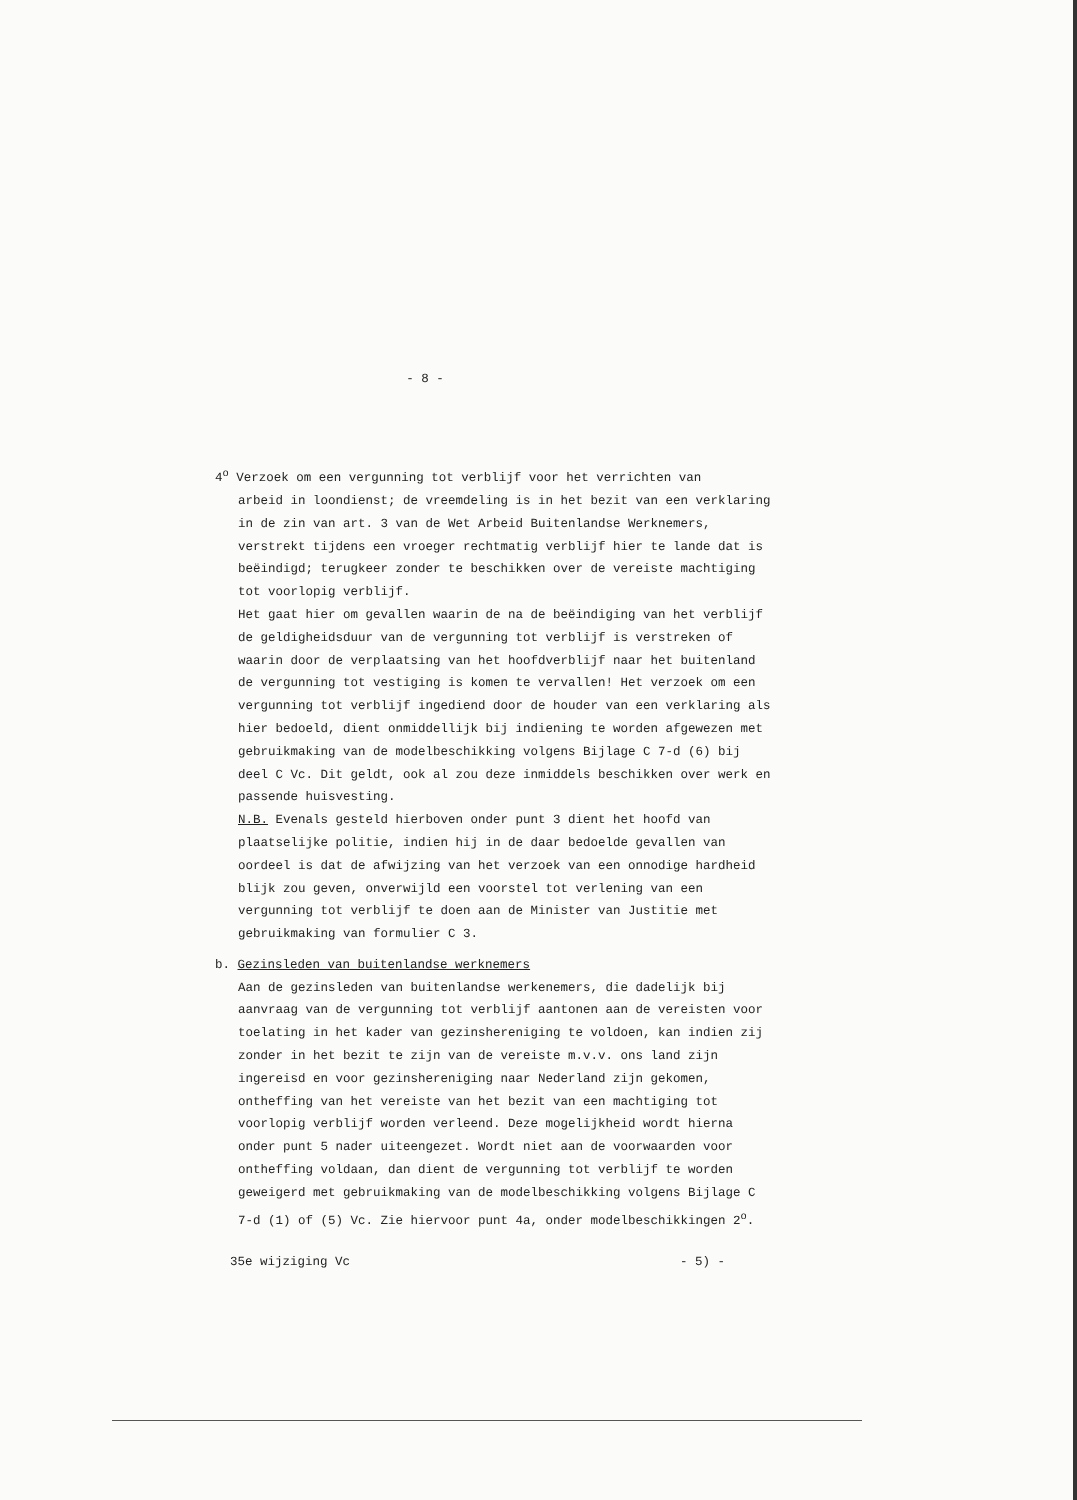- 8 -
4<sup>o</sup> Verzoek om een vergunning tot verblijf voor het verrichten van
arbeid in loondienst; de vreemdeling is in het bezit van een verklaring in de zin van art. 3 van de Wet Arbeid Buitenlandse Werknemers, verstrekt tijdens een vroeger rechtmatig verblijf hier te lande dat is beëindigd; terugkeer zonder te beschikken over de vereiste machtiging tot voorlopig verblijf.
Het gaat hier om gevallen waarin de na de beëindiging van het verblijf de geldigheidsduur van de vergunning tot verblijf is verstreken of waarin door de verplaatsing van het hoofdverblijf naar het buitenland de vergunning tot vestiging is komen te vervallen! Het verzoek om een vergunning tot verblijf ingediend door de houder van een verklaring als hier bedoeld, dient onmiddellijk bij indiening te worden afgewezen met gebruikmaking van de modelbeschikking volgens Bijlage C 7-d (6) bij deel C Vc. Dit geldt, ook al zou deze inmiddels beschikken over werk en passende huisvesting.
N.B. Evenals gesteld hierboven onder punt 3 dient het hoofd van plaatselijke politie, indien hij in de daar bedoelde gevallen van oordeel is dat de afwijzing van het verzoek van een onnodige hardheid blijk zou geven, onverwijld een voorstel tot verlening van een vergunning tot verblijf te doen aan de Minister van Justitie met gebruikmaking van formulier C 3.
b. Gezinsleden van buitenlandse werknemers
Aan de gezinsleden van buitenlandse werkenemers, die dadelijk bij aanvraag van de vergunning tot verblijf aantonen aan de vereisten voor toelating in het kader van gezinshereniging te voldoen, kan indien zij zonder in het bezit te zijn van de vereiste m.v.v. ons land zijn ingereisd en voor gezinshereniging naar Nederland zijn gekomen, ontheffing van het vereiste van het bezit van een machtiging tot voorlopig verblijf worden verleend. Deze mogelijkheid wordt hierna onder punt 5 nader uiteengezet. Wordt niet aan de voorwaarden voor ontheffing voldaan, dan dient de vergunning tot verblijf te worden geweigerd met gebruikmaking van de modelbeschikking volgens Bijlage C 7-d (1) of (5) Vc. Zie hiervoor punt 4a, onder modelbeschikkingen 2<sup>o</sup>.
35e wijziging Vc - 5) -